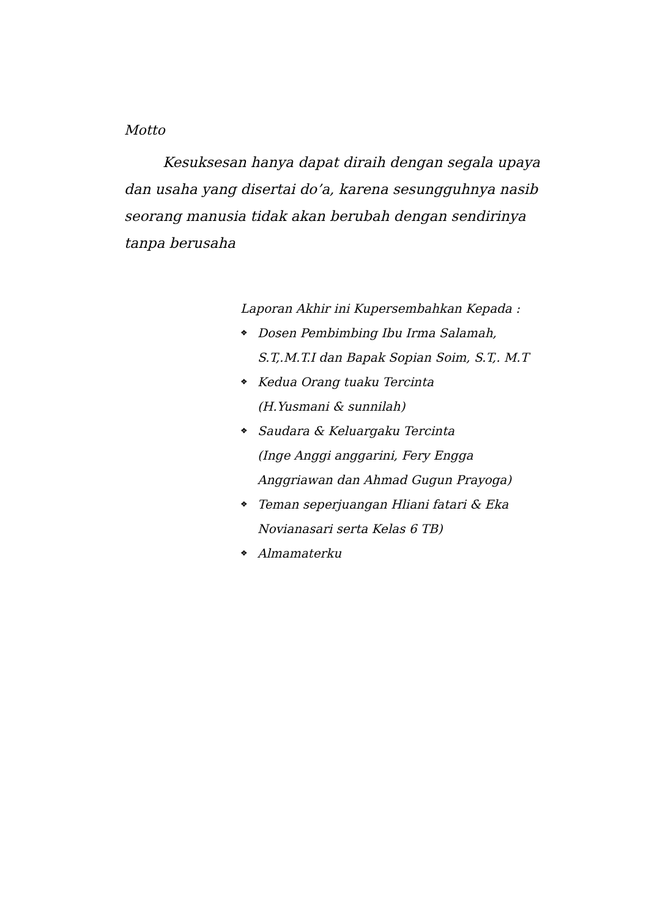Motto
Kesuksesan hanya dapat diraih dengan segala upaya dan usaha yang disertai do’a, karena sesungguhnya nasib seorang manusia tidak akan berubah dengan sendirinya tanpa berusaha
Laporan Akhir ini Kupersembahkan Kepada :
❖ Dosen Pembimbing Ibu Irma Salamah, S.T,.M.T.I dan Bapak Sopian Soim, S.T,. M.T
❖ Kedua Orang tuaku Tercinta
(H.Yusmani & sunnilah)
❖ Saudara & Keluargaku Tercinta
(Inge Anggi anggarini, Fery Engga Anggriawan dan Ahmad Gugun Prayoga)
❖ Teman seperjuangan Hliani fatari & Eka Novianasari serta Kelas 6 TB)
❖ Almamaterku